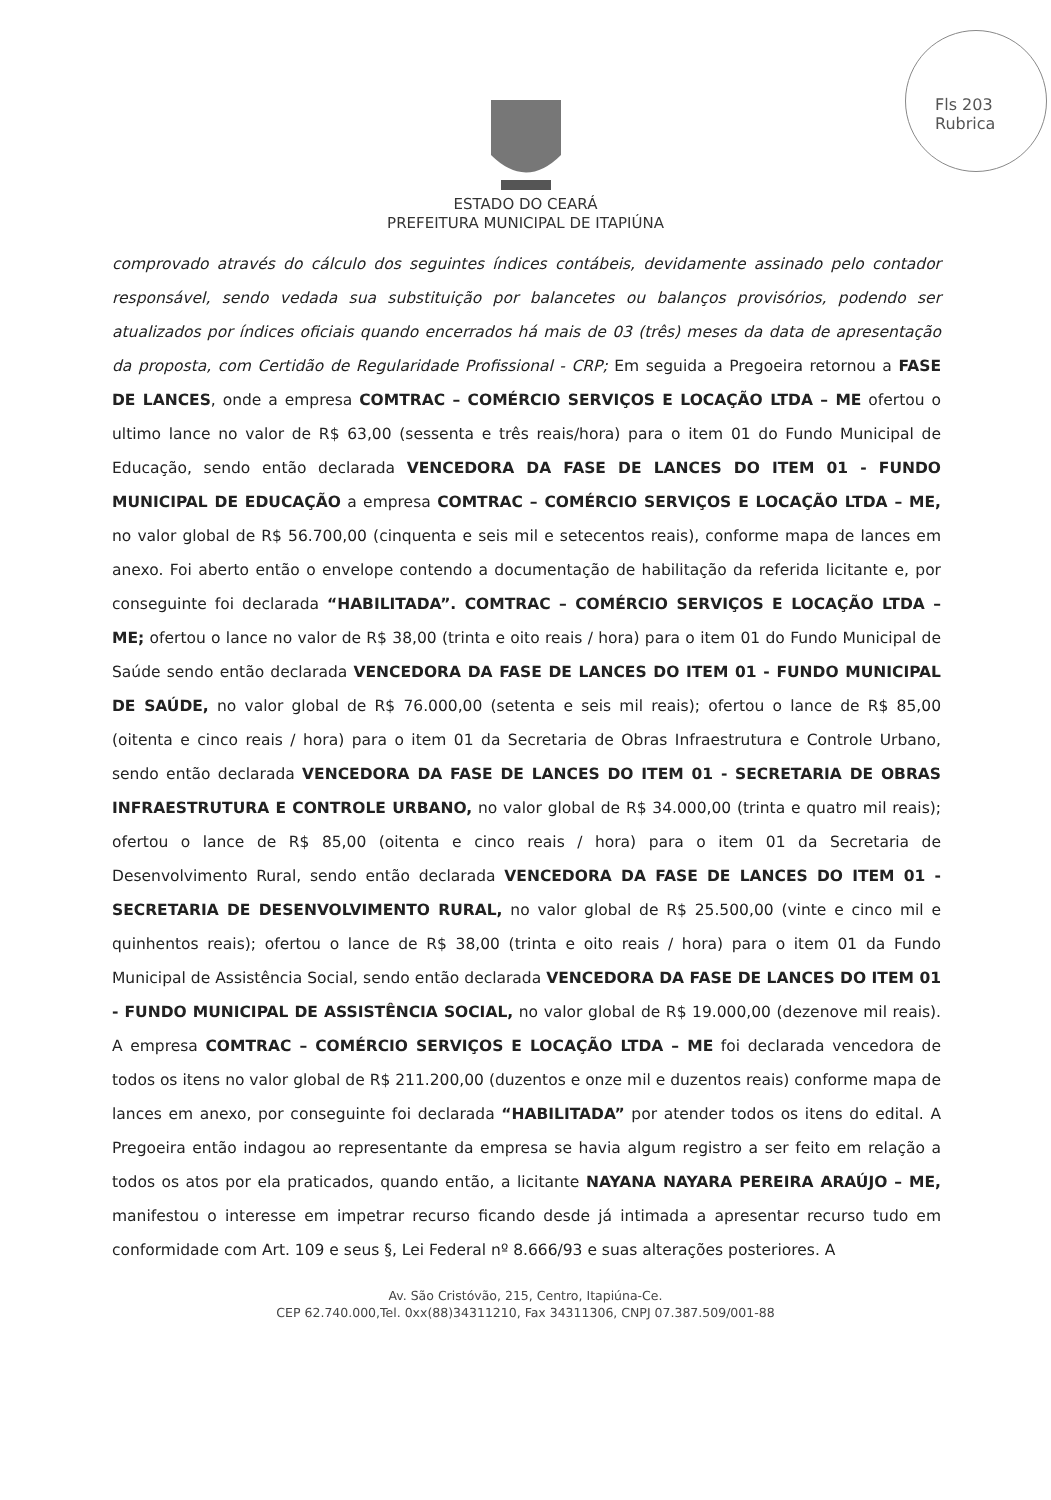Fls 203
Rubrica
ESTADO DO CEARÁ
PREFEITURA MUNICIPAL DE ITAPIÚNA
comprovado através do cálculo dos seguintes índices contábeis, devidamente assinado pelo contador responsável, sendo vedada sua substituição por balancetes ou balanços provisórios, podendo ser atualizados por índices oficiais quando encerrados há mais de 03 (três) meses da data de apresentação da proposta, com Certidão de Regularidade Profissional - CRP; Em seguida a Pregoeira retornou a FASE DE LANCES, onde a empresa COMTRAC – COMÉRCIO SERVIÇOS E LOCAÇÃO LTDA – ME ofertou o ultimo lance no valor de R$ 63,00 (sessenta e três reais/hora) para o item 01 do Fundo Municipal de Educação, sendo então declarada VENCEDORA DA FASE DE LANCES DO ITEM 01 - FUNDO MUNICIPAL DE EDUCAÇÃO a empresa COMTRAC – COMÉRCIO SERVIÇOS E LOCAÇÃO LTDA – ME, no valor global de R$ 56.700,00 (cinquenta e seis mil e setecentos reais), conforme mapa de lances em anexo. Foi aberto então o envelope contendo a documentação de habilitação da referida licitante e, por conseguinte foi declarada “HABILITADA”. COMTRAC – COMÉRCIO SERVIÇOS E LOCAÇÃO LTDA – ME; ofertou o lance no valor de R$ 38,00 (trinta e oito reais / hora) para o item 01 do Fundo Municipal de Saúde sendo então declarada VENCEDORA DA FASE DE LANCES DO ITEM 01 - FUNDO MUNICIPAL DE SAÚDE, no valor global de R$ 76.000,00 (setenta e seis mil reais); ofertou o lance de R$ 85,00 (oitenta e cinco reais / hora) para o item 01 da Secretaria de Obras Infraestrutura e Controle Urbano, sendo então declarada VENCEDORA DA FASE DE LANCES DO ITEM 01 - SECRETARIA DE OBRAS INFRAESTRUTURA E CONTROLE URBANO, no valor global de R$ 34.000,00 (trinta e quatro mil reais); ofertou o lance de R$ 85,00 (oitenta e cinco reais / hora) para o item 01 da Secretaria de Desenvolvimento Rural, sendo então declarada VENCEDORA DA FASE DE LANCES DO ITEM 01 - SECRETARIA DE DESENVOLVIMENTO RURAL, no valor global de R$ 25.500,00 (vinte e cinco mil e quinhentos reais); ofertou o lance de R$ 38,00 (trinta e oito reais / hora) para o item 01 da Fundo Municipal de Assistência Social, sendo então declarada VENCEDORA DA FASE DE LANCES DO ITEM 01 - FUNDO MUNICIPAL DE ASSISTÊNCIA SOCIAL, no valor global de R$ 19.000,00 (dezenove mil reais). A empresa COMTRAC – COMÉRCIO SERVIÇOS E LOCAÇÃO LTDA – ME foi declarada vencedora de todos os itens no valor global de R$ 211.200,00 (duzentos e onze mil e duzentos reais) conforme mapa de lances em anexo, por conseguinte foi declarada “HABILITADA” por atender todos os itens do edital. A Pregoeira então indagou ao representante da empresa se havia algum registro a ser feito em relação a todos os atos por ela praticados, quando então, a licitante NAYANA NAYARA PEREIRA ARAÚJO – ME, manifestou o interesse em impetrar recurso ficando desde já intimada a apresentar recurso tudo em conformidade com Art. 109 e seus §, Lei Federal nº 8.666/93 e suas alterações posteriores. A
Av. São Cristóvão, 215, Centro, Itapiúna-Ce.
CEP 62.740.000,Tel. 0xx(88)34311210, Fax 34311306, CNPJ 07.387.509/001-88